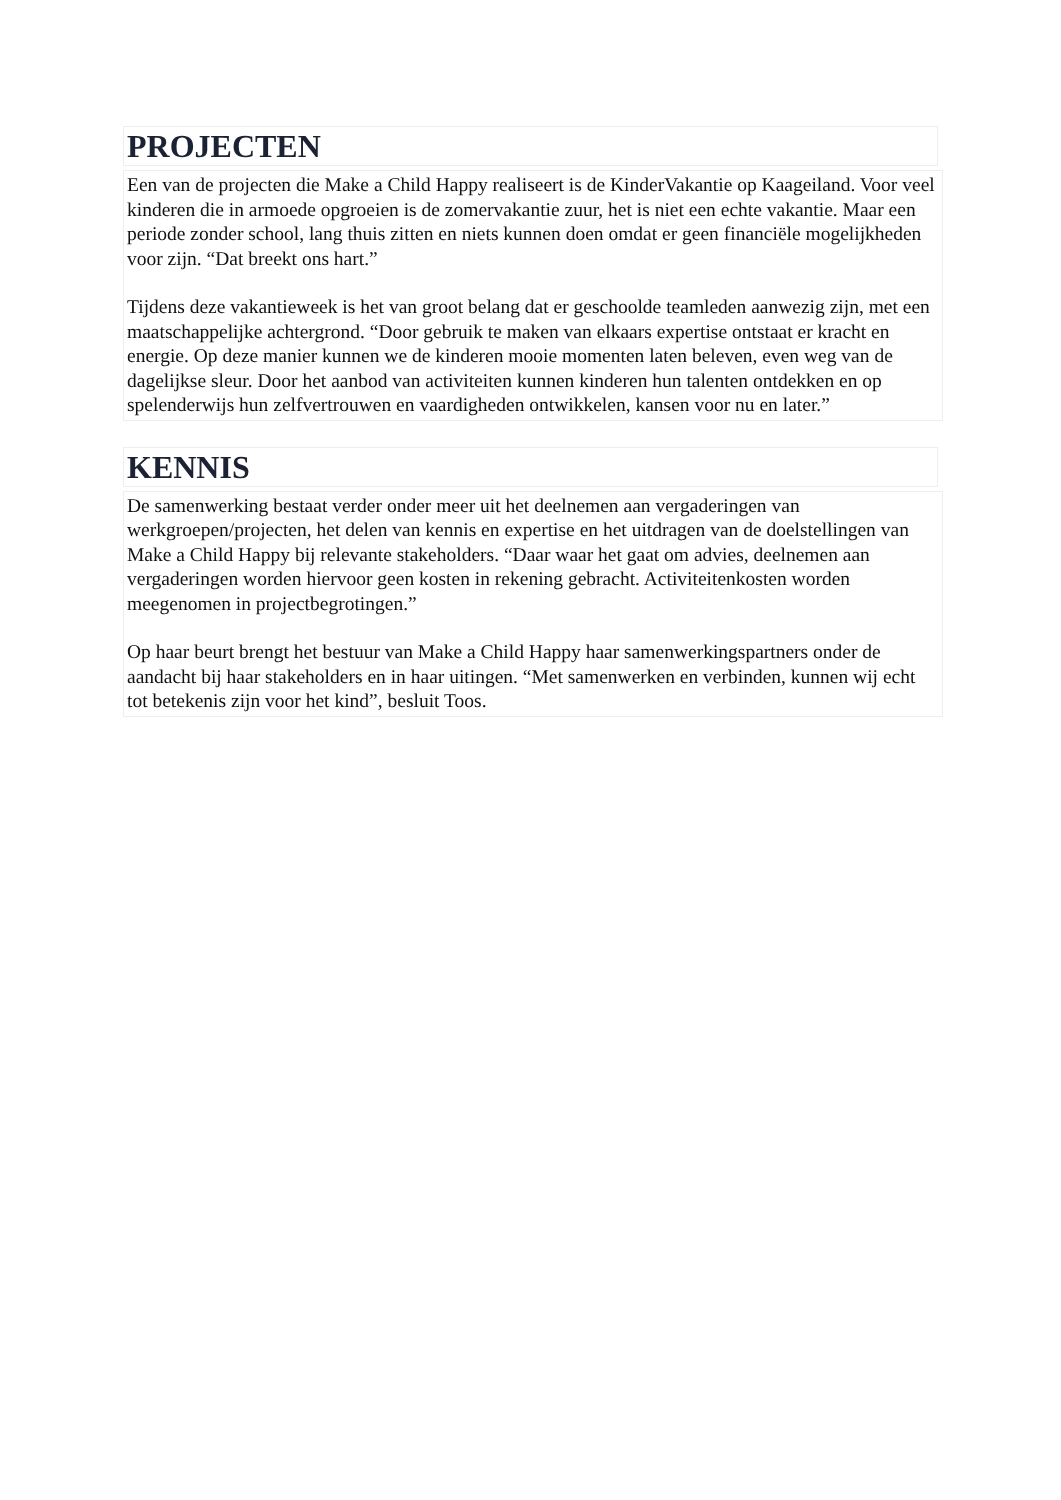PROJECTEN
Een van de projecten die Make a Child Happy realiseert is de KinderVakantie op Kaageiland. Voor veel kinderen die in armoede opgroeien is de zomervakantie zuur, het is niet een echte vakantie. Maar een periode zonder school, lang thuis zitten en niets kunnen doen omdat er geen financiële mogelijkheden voor zijn. “Dat breekt ons hart.”
Tijdens deze vakantieweek is het van groot belang dat er geschoolde teamleden aanwezig zijn, met een maatschappelijke achtergrond. “Door gebruik te maken van elkaars expertise ontstaat er kracht en energie. Op deze manier kunnen we de kinderen mooie momenten laten beleven, even weg van de dagelijkse sleur. Door het aanbod van activiteiten kunnen kinderen hun talenten ontdekken en op spelenderwijs hun zelfvertrouwen en vaardigheden ontwikkelen, kansen voor nu en later.”
KENNIS
De samenwerking bestaat verder onder meer uit het deelnemen aan vergaderingen van werkgroepen/projecten, het delen van kennis en expertise en het uitdragen van de doelstellingen van Make a Child Happy bij relevante stakeholders. “Daar waar het gaat om advies, deelnemen aan vergaderingen worden hiervoor geen kosten in rekening gebracht. Activiteitenkosten worden meegenomen in projectbegrotingen.”
Op haar beurt brengt het bestuur van Make a Child Happy haar samenwerkingspartners onder de aandacht bij haar stakeholders en in haar uitingen. “Met samenwerken en verbinden, kunnen wij echt tot betekenis zijn voor het kind”, besluit Toos.